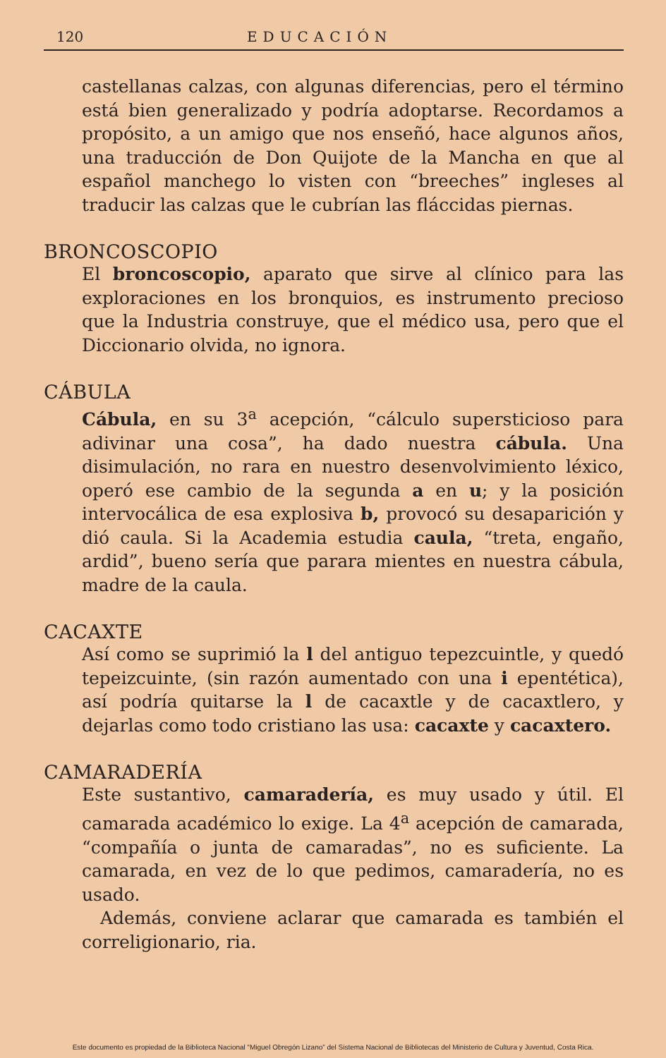120 EDUCACIÓN
castellanas calzas, con algunas diferencias, pero el término está bien generalizado y podría adoptarse. Recordamos a propósito, a un amigo que nos enseñó, hace algunos años, una traducción de Don Quijote de la Mancha en que al español manchego lo visten con “breeches” ingleses al traducir las calzas que le cubrían las fláccidas piernas.
BRONCOSCOPIO
El broncoscopio, aparato que sirve al clínico para las exploraciones en los bronquios, es instrumento precioso que la Industria construye, que el médico usa, pero que el Diccionario olvida, no ignora.
CÁBULA
Cábula, en su 3<sup>a</sup> acepción, “cálculo supersticioso para adivinar una cosa”, ha dado nuestra cábula. Una disimulación, no rara en nuestro desenvolvimiento léxico, operó ese cambio de la segunda a en u; y la posición intervocálica de esa explosiva b, provocó su desaparición y dió caula. Si la Academia estudia caula, “treta, engaño, ardid”, bueno sería que parara mientes en nuestra cábula, madre de la caula.
CACAXTE
Así como se suprimió la l del antiguo tepezcuintle, y quedó tepeizcuinte, (sin razón aumentado con una i epentética), así podría quitarse la l de cacaxtle y de cacaxtlero, y dejarlas como todo cristiano las usa: cacaxte y cacaxtero.
CAMARADERÍA
Este sustantivo, camaradería, es muy usado y útil. El camarada académico lo exige. La 4<sup>a</sup> acepción de camarada, “compañía o junta de camaradas”, no es suficiente. La camarada, en vez de lo que pedimos, camaradería, no es usado.
Además, conviene aclarar que camarada es también el correligionario, ria.
Este documento es propiedad de la Biblioteca Nacional “Miguel Obregón Lizano” del Sistema Nacional de Bibliotecas del Ministerio de Cultura y Juventud, Costa Rica.